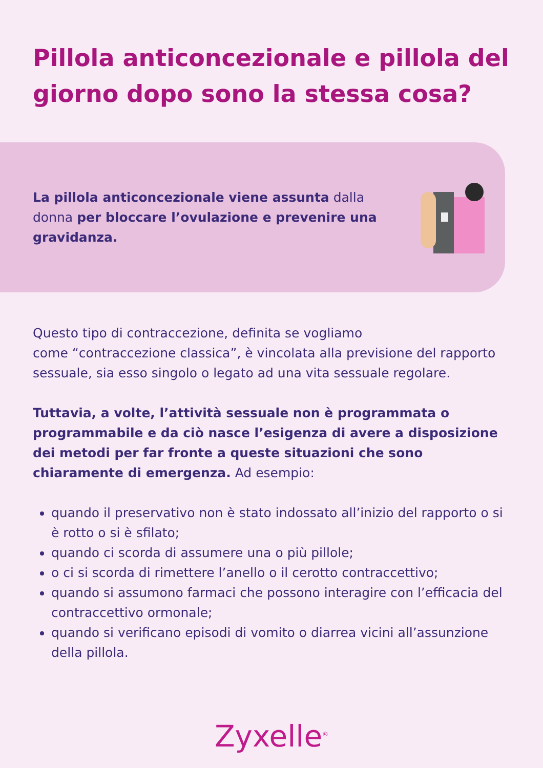Pillola anticoncezionale e pillola del giorno dopo sono la stessa cosa?
La pillola anticoncezionale viene assunta dalla donna per bloccare l’ovulazione e prevenire una gravidanza.
Questo tipo di contraccezione, definita se vogliamo
come “contraccezione classica”, è vincolata alla previsione del rapporto sessuale, sia esso singolo o legato ad una vita sessuale regolare.
Tuttavia, a volte, l’attività sessuale non è programmata o programmabile e da ciò nasce l’esigenza di avere a disposizione dei metodi per far fronte a queste situazioni che sono chiaramente di emergenza. Ad esempio:
quando il preservativo non è stato indossato all’inizio del rapporto o si è rotto o si è sfilato;
quando ci scorda di assumere una o più pillole;
o ci si scorda di rimettere l’anello o il cerotto contraccettivo;
quando si assumono farmaci che possono interagire con l’efficacia del contraccettivo ormonale;
quando si verificano episodi di vomito o diarrea vicini all’assunzione della pillola.
Zyxelle<sup>®</sup>